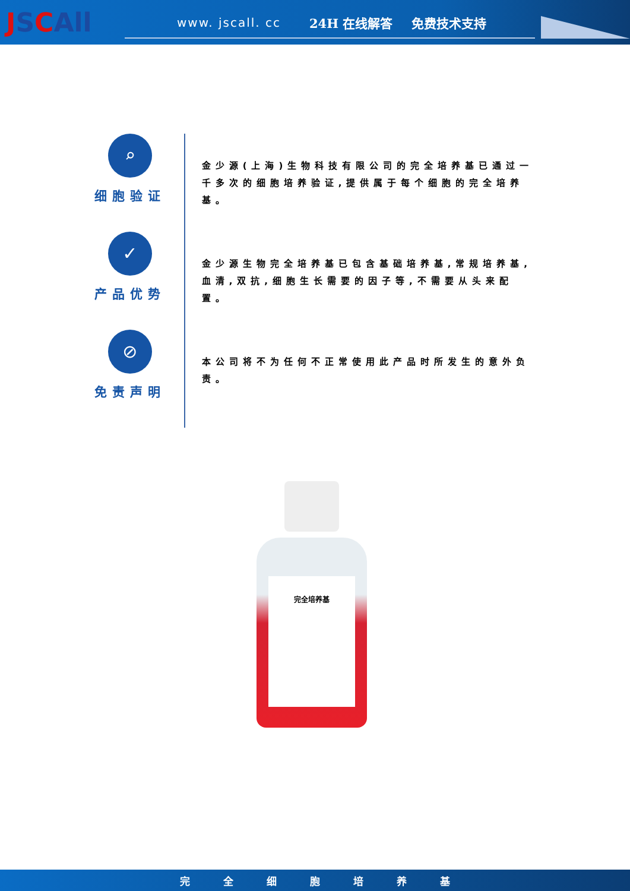JSCAll
www. jscall. cc 24H 在线解答 免费技术支持
⌕
细胞验证
金少源(上海)生物科技有限公司的完全培养基已通过一千多次的细胞培养验证,提供属于每个细胞的完全培养基。
✓
产品优势
金少源生物完全培养基已包含基础培养基,常规培养基,血清,双抗,细胞生长需要的因子等,不需要从头来配置。
⊘
免责声明
本公司将不为任何不正常使用此产品时所发生的意外负责。
完全培养基
完全细胞培养基